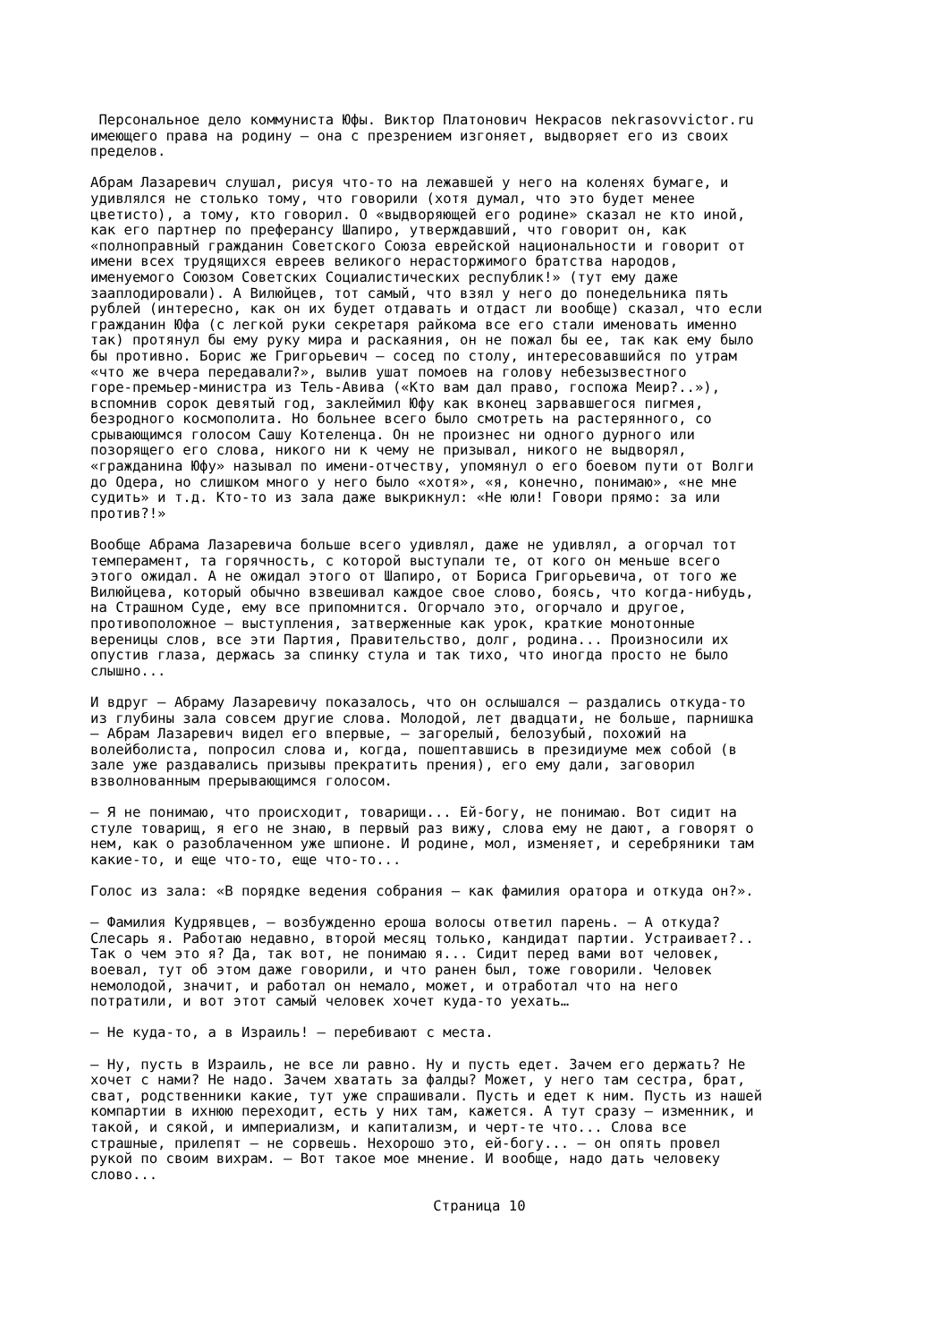Персональное дело коммуниста Юфы. Виктор Платонович Некрасов nekrasovvictor.ru имеющего права на родину — она с презрением изгоняет, выдворяет его из своих пределов.
Абрам Лазаревич слушал, рисуя что-то на лежавшей у него на коленях бумаге, и удивлялся не столько тому, что говорили (хотя думал, что это будет менее цветисто), а тому, кто говорил. О «выдворяющей его родине» сказал не кто иной, как его партнер по преферансу Шапиро, утверждавший, что говорит он, как «полноправный гражданин Советского Союза еврейской национальности и говорит от имени всех трудящихся евреев великого нерасторжимого братства народов, именуемого Союзом Советских Социалистических республик!» (тут ему даже зааплодировали). А Вилюйцев, тот самый, что взял у него до понедельника пять рублей (интересно, как он их будет отдавать и отдаст ли вообще) сказал, что если гражданин Юфа (с легкой руки секретаря райкома все его стали именовать именно так) протянул бы ему руку мира и раскаяния, он не пожал бы ее, так как ему было бы противно. Борис же Григорьевич — сосед по столу, интересовавшийся по утрам «что же вчера передавали?», вылив ушат помоев на голову небезызвестного горе-премьер-министра из Тель-Авива («Кто вам дал право, госпожа Меир?..»), вспомнив сорок девятый год, заклеймил Юфу как вконец зарвавшегося пигмея, безродного космополита. Но больнее всего было смотреть на растерянного, со срывающимся голосом Сашу Котеленца. Он не произнес ни одного дурного или позорящего его слова, никого ни к чему не призывал, никого не выдворял, «гражданина Юфу» называл по имени-отчеству, упомянул о его боевом пути от Волги до Одера, но слишком много у него было «хотя», «я, конечно, понимаю», «не мне судить» и т.д. Кто-то из зала даже выкрикнул: «Не юли! Говори прямо: за или против?!»
Вообще Абрама Лазаревича больше всего удивлял, даже не удивлял, а огорчал тот темперамент, та горячность, с которой выступали те, от кого он меньше всего этого ожидал. А не ожидал этого от Шапиро, от Бориса Григорьевича, от того же Вилюйцева, который обычно взвешивал каждое свое слово, боясь, что когда-нибудь, на Страшном Суде, ему все припомнится. Огорчало это, огорчало и другое, противоположное — выступления, затверженные как урок, краткие монотонные вереницы слов, все эти Партия, Правительство, долг, родина... Произносили их опустив глаза, держась за спинку стула и так тихо, что иногда просто не было слышно...
И вдруг — Абраму Лазаревичу показалось, что он ослышался — раздались откуда-то из глубины зала совсем другие слова. Молодой, лет двадцати, не больше, парнишка — Абрам Лазаревич видел его впервые, — загорелый, белозубый, похожий на волейболиста, попросил слова и, когда, пошептавшись в президиуме меж собой (в зале уже раздавались призывы прекратить прения), его ему дали, заговорил взволнованным прерывающимся голосом.
— Я не понимаю, что происходит, товарищи... Ей-богу, не понимаю. Вот сидит на стуле товарищ, я его не знаю, в первый раз вижу, слова ему не дают, а говорят о нем, как о разоблаченном уже шпионе. И родине, мол, изменяет, и серебряники там какие-то, и еще что-то, еще что-то...
Голос из зала: «В порядке ведения собрания — как фамилия оратора и откуда он?».
— Фамилия Кудрявцев, — возбужденно ероша волосы ответил парень. — А откуда? Слесарь я. Работаю недавно, второй месяц только, кандидат партии. Устраивает?.. Так о чем это я? Да, так вот, не понимаю я... Сидит перед вами вот человек, воевал, тут об этом даже говорили, и что ранен был, тоже говорили. Человек немолодой, значит, и работал он немало, может, и отработал что на него потратили, и вот этот самый человек хочет куда-то уехать…
— Не куда-то, а в Израиль! — перебивают с места.
— Ну, пусть в Израиль, не все ли равно. Ну и пусть едет. Зачем его держать? Не хочет с нами? Не надо. Зачем хватать за фалды? Может, у него там сестра, брат, сват, родственники какие, тут уже спрашивали. Пусть и едет к ним. Пусть из нашей компартии в ихнюю переходит, есть у них там, кажется. А тут сразу — изменник, и такой, и сякой, и империализм, и капитализм, и черт-те что... Слова все страшные, прилепят — не сорвешь. Нехорошо это, ей-богу... — он опять провел рукой по своим вихрам. — Вот такое мое мнение. И вообще, надо дать человеку слово...
Страница 10